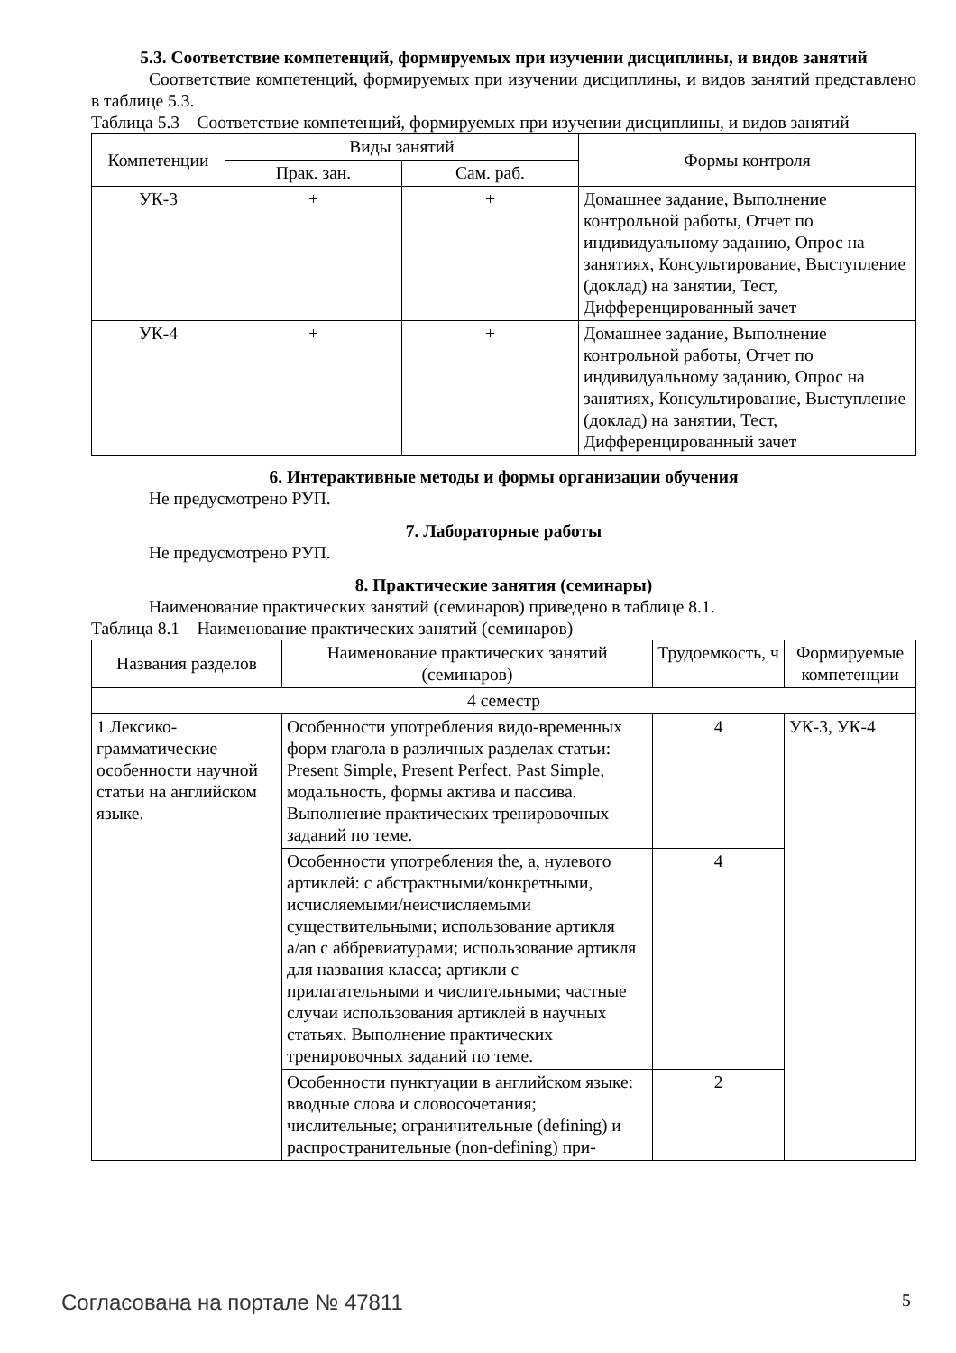5.3. Соответствие компетенций, формируемых при изучении дисциплины, и видов занятий
Соответствие компетенций, формируемых при изучении дисциплины, и видов занятий представлено в таблице 5.3.
Таблица 5.3 – Соответствие компетенций, формируемых при изучении дисциплины, и видов занятий
| Компетенции | Виды занятий | | Формы контроля |
| --- | --- | --- | --- |
| | Прак. зан. | Сам. раб. | |
| УК-3 | + | + | Домашнее задание, Выполнение контрольной работы, Отчет по индивидуальному заданию, Опрос на занятиях, Консультирование, Выступление (доклад) на занятии, Тест, Дифференцированный зачет |
| УК-4 | + | + | Домашнее задание, Выполнение контрольной работы, Отчет по индивидуальному заданию, Опрос на занятиях, Консультирование, Выступление (доклад) на занятии, Тест, Дифференцированный зачет |
6. Интерактивные методы и формы организации обучения
Не предусмотрено РУП.
7. Лабораторные работы
Не предусмотрено РУП.
8. Практические занятия (семинары)
Наименование практических занятий (семинаров) приведено в таблице 8.1.
Таблица 8.1 – Наименование практических занятий (семинаров)
| Названия разделов | Наименование практических занятий (семинаров) | Трудоемкость, ч | Формируемые компетенции |
| --- | --- | --- | --- |
| 4 семестр | | | |
| 1 Лексико-грамматические особенности научной статьи на английском языке. | Особенности употребления видо-временных форм глагола в различных разделах статьи: Present Simple, Present Perfect, Past Simple, модальность, формы актива и пассива. Выполнение практических тренировочных заданий по теме. | 4 | УК-3, УК-4 |
| | Особенности употребления the, a, нулевого артиклей: с абстрактными/конкретными, исчисляемыми/неисчисляемыми существительными; использование артикля a/an с аббревиатурами; использование артикля для названия класса; артикли с прилагательными и числительными; частные случаи использования артиклей в научных статьях. Выполнение практических тренировочных заданий по теме. | 4 | |
| | Особенности пунктуации в английском языке: вводные слова и словосочетания; числительные; ограничительные (defining) и распространительные (non-defining) при- | 2 | |
Согласована на портале № 47811 5